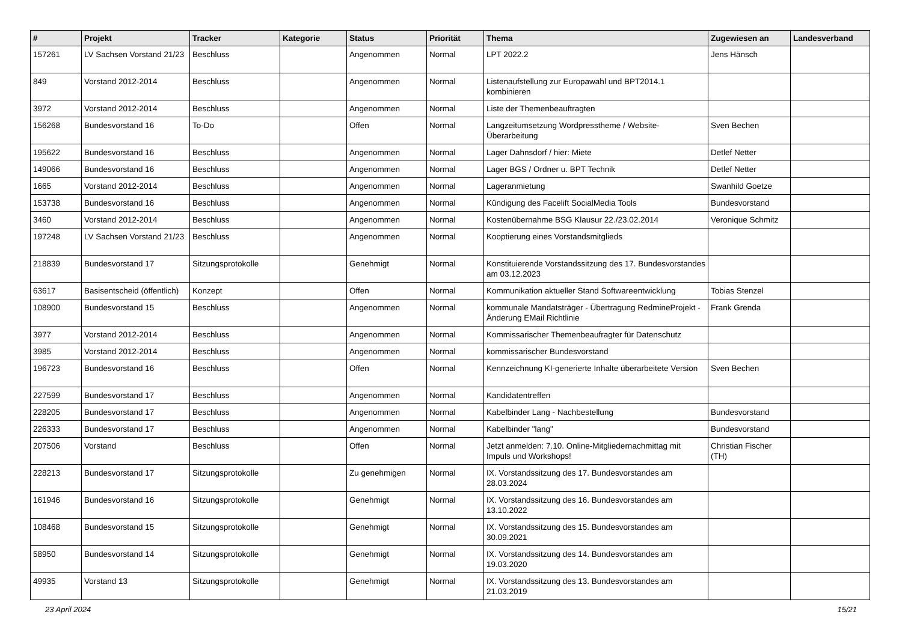| # | Projekt | Tracker | Kategorie | Status | Priorität | Thema | Zugewiesen an | Landesverband |
| --- | --- | --- | --- | --- | --- | --- | --- | --- |
| 157261 | LV Sachsen Vorstand 21/23 | Beschluss | | Angenommen | Normal | LPT 2022.2 | Jens Hänsch | |
| 849 | Vorstand 2012-2014 | Beschluss | | Angenommen | Normal | Listenaufstellung zur Europawahl und BPT2014.1 kombinieren | | |
| 3972 | Vorstand 2012-2014 | Beschluss | | Angenommen | Normal | Liste der Themenbeauftragten | | |
| 156268 | Bundesvorstand 16 | To-Do | | Offen | Normal | Langzeitumsetzung Wordpresstheme / Website-Überarbeitung | Sven Bechen | |
| 195622 | Bundesvorstand 16 | Beschluss | | Angenommen | Normal | Lager Dahnsdorf / hier: Miete | Detlef Netter | |
| 149066 | Bundesvorstand 16 | Beschluss | | Angenommen | Normal | Lager BGS / Ordner u. BPT Technik | Detlef Netter | |
| 1665 | Vorstand 2012-2014 | Beschluss | | Angenommen | Normal | Lageranmietung | Swanhild Goetze | |
| 153738 | Bundesvorstand 16 | Beschluss | | Angenommen | Normal | Kündigung des Facelift SocialMedia Tools | Bundesvorstand | |
| 3460 | Vorstand 2012-2014 | Beschluss | | Angenommen | Normal | Kostenübernahme BSG Klausur 22./23.02.2014 | Veronique Schmitz | |
| 197248 | LV Sachsen Vorstand 21/23 | Beschluss | | Angenommen | Normal | Kooptierung eines Vorstandsmitglieds | | |
| 218839 | Bundesvorstand 17 | Sitzungsprotokolle | | Genehmigt | Normal | Konstituierende Vorstandssitzung des 17. Bundesvorstandes am 03.12.2023 | | |
| 63617 | Basisentscheid (öffentlich) | Konzept | | Offen | Normal | Kommunikation aktueller Stand Softwareentwicklung | Tobias Stenzel | |
| 108900 | Bundesvorstand 15 | Beschluss | | Angenommen | Normal | kommunale Mandatsträger - Übertragung RedmineProjekt - Änderung EMail Richtlinie | Frank Grenda | |
| 3977 | Vorstand 2012-2014 | Beschluss | | Angenommen | Normal | Kommissarischer Themenbeaufragter für Datenschutz | | |
| 3985 | Vorstand 2012-2014 | Beschluss | | Angenommen | Normal | kommissarischer Bundesvorstand | | |
| 196723 | Bundesvorstand 16 | Beschluss | | Offen | Normal | Kennzeichnung KI-generierte Inhalte überarbeitete Version | Sven Bechen | |
| 227599 | Bundesvorstand 17 | Beschluss | | Angenommen | Normal | Kandidatentreffen | | |
| 228205 | Bundesvorstand 17 | Beschluss | | Angenommen | Normal | Kabelbinder Lang - Nachbestellung | Bundesvorstand | |
| 226333 | Bundesvorstand 17 | Beschluss | | Angenommen | Normal | Kabelbinder "lang" | Bundesvorstand | |
| 207506 | Vorstand | Beschluss | | Offen | Normal | Jetzt anmelden: 7.10. Online-Mitgliedernachmittag mit Impuls und Workshops! | Christian Fischer (TH) | |
| 228213 | Bundesvorstand 17 | Sitzungsprotokolle | | Zu genehmigen | Normal | IX. Vorstandssitzung des 17. Bundesvorstandes am 28.03.2024 | | |
| 161946 | Bundesvorstand 16 | Sitzungsprotokolle | | Genehmigt | Normal | IX. Vorstandssitzung des 16. Bundesvorstandes am 13.10.2022 | | |
| 108468 | Bundesvorstand 15 | Sitzungsprotokolle | | Genehmigt | Normal | IX. Vorstandssitzung des 15. Bundesvorstandes am 30.09.2021 | | |
| 58950 | Bundesvorstand 14 | Sitzungsprotokolle | | Genehmigt | Normal | IX. Vorstandssitzung des 14. Bundesvorstandes am 19.03.2020 | | |
| 49935 | Vorstand 13 | Sitzungsprotokolle | | Genehmigt | Normal | IX. Vorstandssitzung des 13. Bundesvorstandes am 21.03.2019 | | |
23 April 2024 15/21